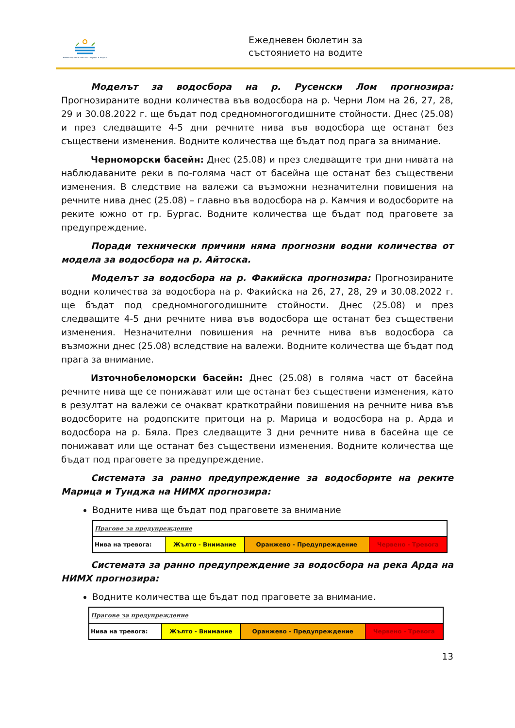Министерство на околната среда и водите
Ежедневен бюлетин за
състоянието на водите
Моделът за водосбора на р. Русенски Лом прогнозира: Прогнозираните водни количества във водосбора на р. Черни Лом на 26, 27, 28, 29 и 30.08.2022 г. ще бъдат под средномногогодишните стойности. Днес (25.08) и през следващите 4-5 дни речните нива във водосбора ще останат без съществени изменения. Водните количества ще бъдат под прага за внимание.
Черноморски басейн: Днес (25.08) и през следващите три дни нивата на наблюдаваните реки в по-голяма част от басейна ще останат без съществени изменения. В следствие на валежи са възможни незначителни повишения на речните нива днес (25.08) – главно във водосбора на р. Камчия и водосборите на реките южно от гр. Бургас. Водните количества ще бъдат под праговете за предупреждение.
Поради технически причини няма прогнозни водни количества от модела за водосбора на р. Айтоска.
Моделът за водосбора на р. Факийска прогнозира: Прогнозираните водни количества за водосбора на р. Факийска на 26, 27, 28, 29 и 30.08.2022 г. ще бъдат под средномногогодишните стойности. Днес (25.08) и през следващите 4-5 дни речните нива във водосбора ще останат без съществени изменения. Незначителни повишения на речните нива във водосбора са възможни днес (25.08) вследствие на валежи. Водните количества ще бъдат под прага за внимание.
Източнобеломорски басейн: Днес (25.08) в голяма част от басейна речните нива ще се понижават или ще останат без съществени изменения, като в резултат на валежи се очакват краткотрайни повишения на речните нива във водосборите на родопските притоци на р. Марица и водосбора на р. Арда и водосбора на р. Бяла. През следващите 3 дни речните нива в басейна ще се понижават или ще останат без съществени изменения. Водните количества ще бъдат под праговете за предупреждение.
Системата за ранно предупреждение за водосборите на реките Марица и Тунджа на НИМХ прогнозира:
Водните нива ще бъдат под праговете за внимание
| Прагове за предупреждение | | | |
| Нива на тревога: | Жълто - Внимание | Оранжево - Предупреждение | Червено - Тревога |
Системата за ранно предупреждение за водосбора на река Арда на НИМХ прогнозира:
Водните количества ще бъдат под праговете за внимание.
| Прагове за предупреждение | | | |
| Нива на тревога: | Жълто - Внимание | Оранжево - Предупреждение | Червено - Тревога |
13